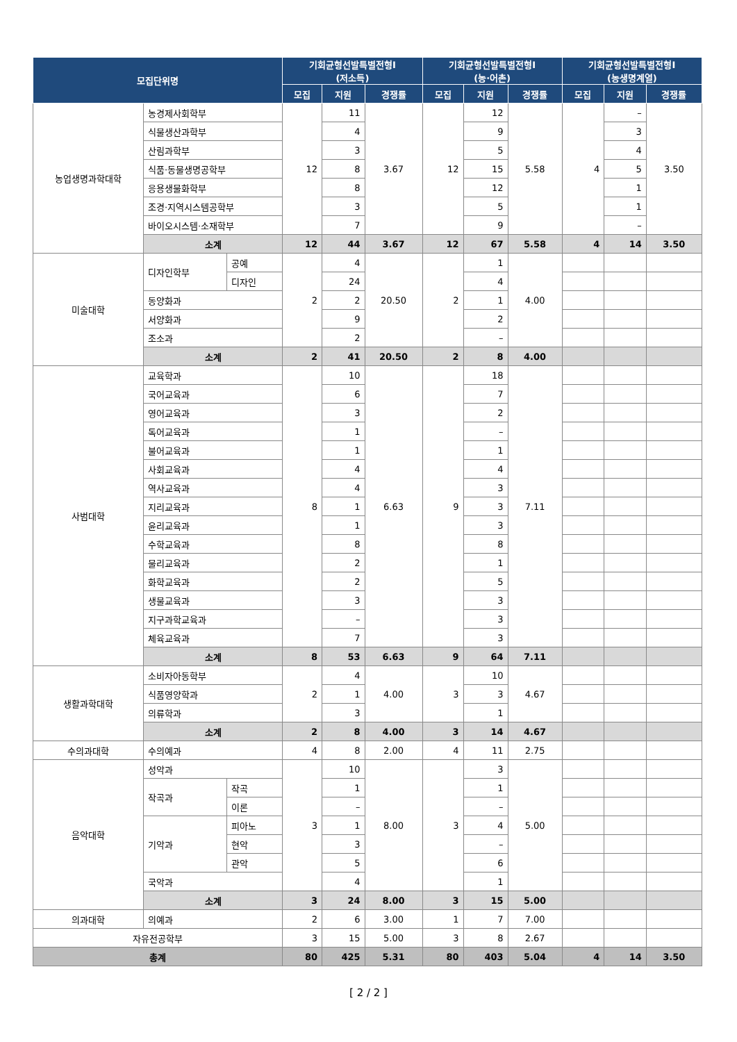| 모집단위명 | | | 기회균형선발특별전형I (저소득) | | | 기회균형선발특별전형I (농·어촌) | | | 기회균형선발특별전형I (농생명계열) | | |
| --- | --- | --- | --- | --- | --- | --- | --- | --- | --- | --- | --- |
| | | | 모집 | 지원 | 경쟁률 | 모집 | 지원 | 경쟁률 | 모집 | 지원 | 경쟁률 |
| 농업생명과학대학 | 농경제사회학부 | | 12 | 11 | 3.67 | 12 | 12 | 5.58 | 4 | – | 3.50 |
| | 식물생산과학부 | | | 4 | | | 9 | | | 3 | |
| | 산림과학부 | | | 3 | | | 5 | | | 4 | |
| | 식품·동물생명공학부 | | | 8 | | | 15 | | | 5 | |
| | 응용생물화학부 | | | 8 | | | 12 | | | 1 | |
| | 조경·지역시스템공학부 | | | 3 | | | 5 | | | 1 | |
| | 바이오시스템·소재학부 | | | 7 | | | 9 | | | – | |
| | 소계 | | 12 | 44 | 3.67 | 12 | 67 | 5.58 | 4 | 14 | 3.50 |
| 미술대학 | 디자인학부 | 공예 | 2 | 4 | 20.50 | 2 | 1 | 4.00 | | | |
| | | 디자인 | | 24 | | | 4 | | | | |
| | 동양화과 | | | 2 | | | 1 | | | | |
| | 서양화과 | | | 9 | | | 2 | | | | |
| | 조소과 | | | 2 | | | – | | | | |
| | 소계 | | 2 | 41 | 20.50 | 2 | 8 | 4.00 | | | |
| 사범대학 | 교육학과 | | 8 | 10 | 6.63 | 9 | 18 | 7.11 | | | |
| | 국어교육과 | | | 6 | | | 7 | | | | |
| | 영어교육과 | | | 3 | | | 2 | | | | |
| | 독어교육과 | | | 1 | | | – | | | | |
| | 불어교육과 | | | 1 | | | 1 | | | | |
| | 사회교육과 | | | 4 | | | 4 | | | | |
| | 역사교육과 | | | 4 | | | 3 | | | | |
| | 지리교육과 | | | 1 | | | 3 | | | | |
| | 윤리교육과 | | | 1 | | | 3 | | | | |
| | 수학교육과 | | | 8 | | | 8 | | | | |
| | 물리교육과 | | | 2 | | | 1 | | | | |
| | 화학교육과 | | | 2 | | | 5 | | | | |
| | 생물교육과 | | | 3 | | | 3 | | | | |
| | 지구과학교육과 | | | – | | | 3 | | | | |
| | 체육교육과 | | | 7 | | | 3 | | | | |
| | 소계 | | 8 | 53 | 6.63 | 9 | 64 | 7.11 | | | |
| 생활과학대학 | 소비자아동학부 | | 2 | 4 | 4.00 | 3 | 10 | 4.67 | | | |
| | 식품영양학과 | | | 1 | | | 3 | | | | |
| | 의류학과 | | | 3 | | | 1 | | | | |
| | 소계 | | 2 | 8 | 4.00 | 3 | 14 | 4.67 | | | |
| 수의과대학 | 수의예과 | | 4 | 8 | 2.00 | 4 | 11 | 2.75 | | | |
| 음악대학 | 성악과 | | 3 | 10 | 8.00 | 3 | 3 | 5.00 | | | |
| | 작곡과 | 작곡 | | 1 | | | 1 | | | | |
| | | 이론 | | – | | | – | | | | |
| | 기악과 | 피아노 | | 1 | | | 4 | | | | |
| | | 현악 | | 3 | | | – | | | | |
| | | 관악 | | 5 | | | 6 | | | | |
| | 국악과 | | | 4 | | | 1 | | | | |
| | 소계 | | 3 | 24 | 8.00 | 3 | 15 | 5.00 | | | |
| 의과대학 | 의예과 | | 2 | 6 | 3.00 | 1 | 7 | 7.00 | | | |
| 자유전공학부 | | | 3 | 15 | 5.00 | 3 | 8 | 2.67 | | | |
| 총계 | | | 80 | 425 | 5.31 | 80 | 403 | 5.04 | 4 | 14 | 3.50 |
[ 2 / 2 ]